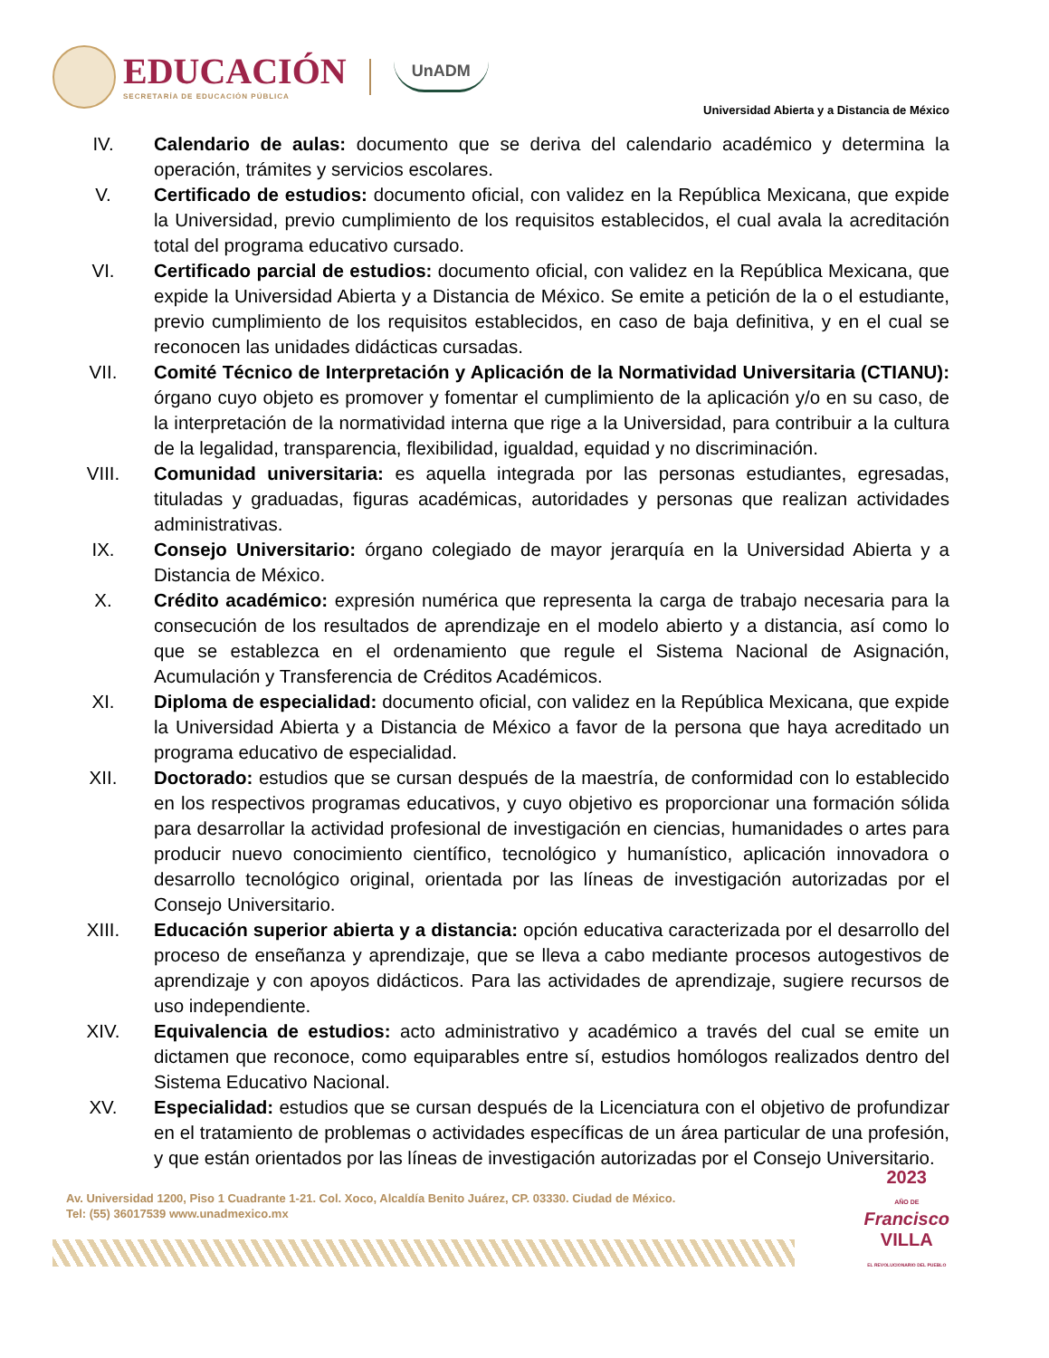EDUCACIÓN
SECRETARÍA DE EDUCACIÓN PÚBLICA
UnADM
Universidad Abierta y a Distancia de México
IV. Calendario de aulas: documento que se deriva del calendario académico y determina la operación, trámites y servicios escolares.
V. Certificado de estudios: documento oficial, con validez en la República Mexicana, que expide la Universidad, previo cumplimiento de los requisitos establecidos, el cual avala la acreditación total del programa educativo cursado.
VI. Certificado parcial de estudios: documento oficial, con validez en la República Mexicana, que expide la Universidad Abierta y a Distancia de México. Se emite a petición de la o el estudiante, previo cumplimiento de los requisitos establecidos, en caso de baja definitiva, y en el cual se reconocen las unidades didácticas cursadas.
VII. Comité Técnico de Interpretación y Aplicación de la Normatividad Universitaria (CTIANU): órgano cuyo objeto es promover y fomentar el cumplimiento de la aplicación y/o en su caso, de la interpretación de la normatividad interna que rige a la Universidad, para contribuir a la cultura de la legalidad, transparencia, flexibilidad, igualdad, equidad y no discriminación.
VIII. Comunidad universitaria: es aquella integrada por las personas estudiantes, egresadas, tituladas y graduadas, figuras académicas, autoridades y personas que realizan actividades administrativas.
IX. Consejo Universitario: órgano colegiado de mayor jerarquía en la Universidad Abierta y a Distancia de México.
X. Crédito académico: expresión numérica que representa la carga de trabajo necesaria para la consecución de los resultados de aprendizaje en el modelo abierto y a distancia, así como lo que se establezca en el ordenamiento que regule el Sistema Nacional de Asignación, Acumulación y Transferencia de Créditos Académicos.
XI. Diploma de especialidad: documento oficial, con validez en la República Mexicana, que expide la Universidad Abierta y a Distancia de México a favor de la persona que haya acreditado un programa educativo de especialidad.
XII. Doctorado: estudios que se cursan después de la maestría, de conformidad con lo establecido en los respectivos programas educativos, y cuyo objetivo es proporcionar una formación sólida para desarrollar la actividad profesional de investigación en ciencias, humanidades o artes para producir nuevo conocimiento científico, tecnológico y humanístico, aplicación innovadora o desarrollo tecnológico original, orientada por las líneas de investigación autorizadas por el Consejo Universitario.
XIII. Educación superior abierta y a distancia: opción educativa caracterizada por el desarrollo del proceso de enseñanza y aprendizaje, que se lleva a cabo mediante procesos autogestivos de aprendizaje y con apoyos didácticos. Para las actividades de aprendizaje, sugiere recursos de uso independiente.
XIV. Equivalencia de estudios: acto administrativo y académico a través del cual se emite un dictamen que reconoce, como equiparables entre sí, estudios homólogos realizados dentro del Sistema Educativo Nacional.
XV. Especialidad: estudios que se cursan después de la Licenciatura con el objetivo de profundizar en el tratamiento de problemas o actividades específicas de un área particular de una profesión, y que están orientados por las líneas de investigación autorizadas por el Consejo Universitario.
Av. Universidad 1200, Piso 1 Cuadrante 1-21. Col. Xoco, Alcaldía Benito Juárez, CP. 03330. Ciudad de México.
Tel: (55) 36017539 www.unadmexico.mx
2023
AÑO DE
Francisco
VILLA
EL REVOLUCIONARIO DEL PUEBLO